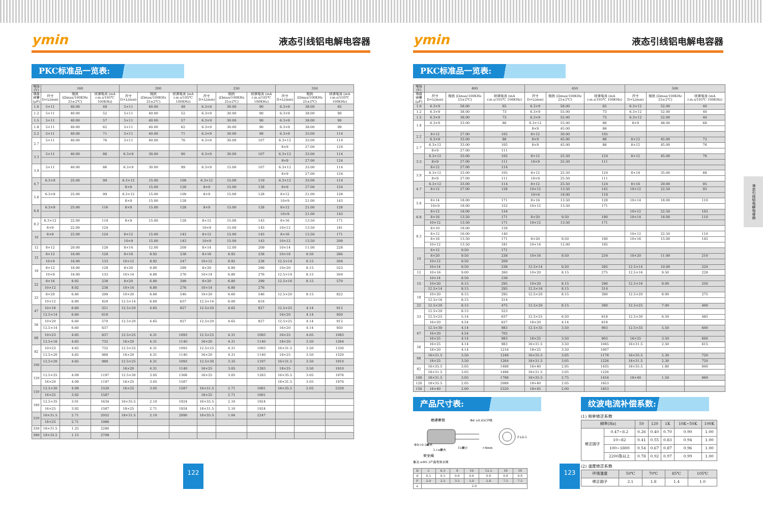ymin 液态引线铝电解电容器
PKC标准品一览表:
| 电压(V) | 160 | | | 200 | | | 250 | | | 350 | | |
| --- | --- | --- | --- | --- | --- | --- | --- | --- | --- | --- | --- | --- |
| 项目 容量(μF) | 尺寸 D×L(mm) | 阻抗 (Ωmax/100KHz 25±2℃) | 纹波电流 (mA r.m.s/105℃ 100KHz) | 尺寸 D×L(mm) | 阻抗 (Ωmax/100KHz 25±2℃) | 纹波电流 (mA r.m.s/105℃ 100KHz) | 尺寸 D×L(mm) | 阻抗 (Ωmax/100KHz 25±2℃) | 纹波电流 (mA r.m.s/105℃ 100KHz) | 尺寸 D×L(mm) | 阻抗 (Ωmax/100KHz 25±2℃) | 纹波电流 (mA r.m.s/105℃ 100KHz) |
| 1.0 | 5×11 | 40.00 | 48 | 5×11 | 40.00 | 48 | 6.3×9 | 30.00 | 90 | 6.3×9 | 38.00 | 65 |
| 1.2 | 5×11 | 40.00 | 52 | 5×11 | 40.00 | 52 | 6.3×9 | 30.00 | 90 | 6.3×9 | 38.00 | 90 |
| 1.5 | 5×11 | 40.00 | 57 | 5×11 | 40.00 | 57 | 6.3×9 | 30.00 | 90 | 6.3×9 | 38.00 | 90 |
| 1.8 | 5×11 | 40.00 | 62 | 5×11 | 40.00 | 62 | 6.3×9 | 30.00 | 90 | 6.3×9 | 38.00 | 99 |
| 2.2 | 5×11 | 40.00 | 71 | 5×11 | 40.00 | 71 | 6.3×9 | 30.00 | 99 | 6.3×9 | 33.00 | 114 |
| 2.7 | 5×11 | 40.00 | 76 | 5×11 | 40.00 | 76 | 6.3×9 | 30.00 | 107 | 6.3×12 | 33.00 | 114 |
| | | | | | | | | | | 8×9 | 27.00 | 124 |
| 3.3 | 5×11 | 40.00 | 86 | 6.3×9 | 30.00 | 90 | 6.3×9 | 30.00 | 107 | 6.3×12 | 33.00 | 114 |
| | | | | | | | | | | 8×9 | 27.00 | 124 |
| 3.9 | 5×11 | 40.00 | 86 | 6.3×9 | 30.00 | 99 | 6.3×9 | 15.00 | 107 | 6.3×12 | 33.00 | 114 |
| | | | | | | | | | | 8×9 | 27.00 | 124 |
| 4.7 | 6.3×9 | 25.00 | 99 | 6.3×12 | 15.00 | 109 | 6.3×12 | 15.00 | 119 | 6.3×12 | 33.00 | 114 |
| | | | | 8×9 | 15.00 | 128 | 8×9 | 15.00 | 128 | 8×9 | 27.00 | 124 |
| 5.6 | 6.3×9 | 25.00 | 99 | 6.3×12 | 15.00 | 109 | 8×9 | 15.00 | 128 | 8×12 | 21.00 | 128 |
| | | | | 8×9 | 15.00 | 128 | | | | 10×9 | 21.00 | 143 |
| 6.8 | 6.3×9 | 25.00 | 116 | 8×9 | 15.00 | 128 | 8×9 | 15.00 | 128 | 8×12 | 21.00 | 128 |
| | | | | | | | | | | 10×9 | 21.00 | 143 |
| 8.2 | 6.3×12 | 22.00 | 119 | 8×9 | 15.00 | 128 | 8×12 | 15.00 | 143 | 8×16 | 13.50 | 171 |
| | 8×9 | 22.00 | 124 | | | | 10×9 | 15.00 | 143 | 10×12 | 13.50 | 181 |
| 10 | 8×9 | 22.00 | 124 | 8×12 | 15.00 | 143 | 8×12 | 15.00 | 143 | 8×16 | 13.50 | 171 |
| | | | | 10×9 | 15.00 | 143 | 10×9 | 15.00 | 143 | 10×12 | 13.50 | 209 |
| 12 | 8×12 | 20.00 | 128 | 8×14 | 12.00 | 209 | 8×14 | 12.00 | 209 | 10×14 | 11.00 | 228 |
| 15 | 8×12 | 16.00 | 128 | 8×16 | 8.92 | 238 | 8×16 | 8.92 | 238 | 10×16 | 9.50 | 266 |
| | 10×9 | 16.00 | 133 | 10×12 | 8.92 | 247 | 10×12 | 8.92 | 238 | 12.5×14 | 8.15 | 504 |
| 18 | 8×12 | 16.00 | 128 | 8×20 | 6.80 | 299 | 8×20 | 6.80 | 299 | 10×20 | 8.15 | 523 |
| | 10×9 | 16.00 | 133 | 10×14 | 6.80 | 276 | 10×14 | 6.80 | 276 | 12.5×14 | 8.15 | 504 |
| 22 | 8×16 | 8.92 | 238 | 8×20 | 6.80 | 299 | 8×20 | 6.80 | 299 | 12.5×16 | 8.15 | 570 |
| | 10×12 | 8.92 | 238 | 10×14 | 6.80 | 276 | 10×14 | 6.80 | 276 | | | |
| 33 | 8×20 | 6.80 | 299 | 10×20 | 6.60 | 546 | 10×20 | 6.60 | 546 | 12.5×20 | 8.15 | 822 |
| | 10×12 | 6.80 | 428 | 12.5×14 | 6.60 | 637 | 12.5×14 | 6.00 | 618 | | | |
| 47 | 10×16 | 6.60 | 551 | 12.5×20 | 4.65 | 827 | 12.5×20 | 4.65 | 827 | 12.5×25 | 4.14 | 912 |
| | 12.5×14 | 6.60 | 618 | | | | | | | 16×20 | 4.14 | 950 |
| 56 | 10×20 | 6.60 | 570 | 12.5×20 | 4.65 | 827 | 12.5×20 | 4.65 | 827 | 12.5×25 | 4.14 | 912 |
| | 12.5×14 | 6.60 | 637 | | | | | | | 16×20 | 4.14 | 950 |
| 68 | 10×23 | 4.65 | 637 | 12.5×25 | 4.31 | 1093 | 12.5×25 | 4.31 | 1093 | 16×25 | 4.05 | 1093 |
| | 12.5×16 | 4.65 | 732 | 16×20 | 4.31 | 1140 | 16×20 | 4.31 | 1140 | 18×20 | 3.50 | 1264 |
| 82 | 10×23 | 4.65 | 732 | 12.5×25 | 4.31 | 1093 | 12.5×25 | 4.31 | 1093 | 16×31.5 | 3.50 | 1330 |
| | 12.5×20 | 4.65 | 988 | 16×20 | 4.31 | 1140 | 16×20 | 4.31 | 1140 | 18×25 | 3.50 | 1520 |
| 100 | 12.5×20 | 4.65 | 988 | 12.5×25 | 4.31 | 1093 | 12.5×30 | 3.35 | 1197 | 16×31.5 | 3.50 | 1910 |
| | | | | 16×20 | 4.31 | 1140 | 16×25 | 3.05 | 1283 | 18×25 | 3.50 | 1910 |
| 120 | 12.5×25 | 4.09 | 1197 | 12.5×30 | 3.05 | 1368 | 16×25 | 3.05 | 1283 | 16×35.5 | 3.05 | 1976 |
| | 16×20 | 4.09 | 1197 | 16×25 | 3.05 | 1587 | | | | 18×31.5 | 3.05 | 1976 |
| 150 | 12.5×30 | 4.09 | 1520 | 16×25 | 3.05 | 1587 | 16×31.5 | 2.71 | 1691 | 18×35.5 | 2.05 | 2328 |
| | 16×25 | 3.92 | 1587 | | | | 18×25 | 2.71 | 1691 | | | |
| 180 | 12.5×35 | 3.01 | 1634 | 16×35.5 | 2.10 | 1924 | 16×35.5 | 2.10 | 1924 | | | |
| | 16×25 | 3.92 | 1587 | 18×25 | 2.71 | 1924 | 18×31.5 | 2.10 | 1924 | | | |
| 220 | 16×31.5 | 2.71 | 2052 | 18×31.5 | 2.10 | 2090 | 18×35.5 | 1.04 | 2247 | | | |
| | 18×25 | 2.71 | 1986 | | | | | | | | | |
| 330 | 18×31.5 | 1.25 | 2280 | | | | | | | | | |
| 390 | 18×35.5 | 1.15 | 2708 | | | | | | | | | |
122
ymin 液态引线铝电解电容器
PKC标准品一览表:
| 电压(V) | 400 | | | 450 | | | 500 | | |
| --- | --- | --- | --- | --- | --- | --- | --- | --- | --- |
| 项目 容量(μF) | 尺寸 D×L(mm) | 阻抗 (Ωmax/100KHz 25±2℃) | 纹波电流 (mA r.m.s/105℃ 100KHz) | 尺寸 D×L(mm) | 阻抗 (Ωmax/100KHz 25±2℃) | 纹波电流 (mA r.m.s/105℃ 100KHz) | 尺寸 D×L(mm) | 阻抗 (Ωmax/100KHz 25±2℃) | 纹波电流 (mA r.m.s/105℃ 100KHz) |
| 1.0 | 6.3×9 | 58.00 | 65 | 6.3×9 | 58.00 | 65 | 6.3×12 | 52.00 | 40 |
| 1.2 | 6.3×9 | 38.00 | 73 | 6.3×9 | 55.00 | 73 | 6.3×12 | 52.00 | 40 |
| 1.5 | 6.3×9 | 38.00 | 73 | 6.3×9 | 55.00 | 73 | 6.3×12 | 52.00 | 40 |
| 1.8 | 6.3×9 | 33.00 | 86 | 6.3×12 | 55.00 | 86 | 8×9 | 48.00 | 68 |
| | | | | 8×9 | 45.00 | 86 | | | |
| 2.2 | 8×12 | 27.00 | 105 | 8×12 | 30.00 | 105 | | | |
| | 6.3×9 | 33.00 | 86 | 8×9 | 45.00 | 86 | 8×12 | 45.00 | 72 |
| 2.7 | 6.3×12 | 33.00 | 105 | 8×9 | 45.00 | 86 | 8×12 | 45.00 | 76 |
| | 8×9 | 27.00 | 111 | | | | | | |
| 3.3 | 6.3×12 | 33.00 | 105 | 8×12 | 25.50 | 124 | 8×12 | 45.00 | 76 |
| | 8×9 | 27.00 | 111 | 10×9 | 25.50 | 111 | | | |
| | 8×12 | 27.00 | 114 | | | | | | |
| 3.9 | 6.3×12 | 33.00 | 105 | 8×12 | 25.50 | 124 | 8×14 | 35.00 | 88 |
| | 8×9 | 27.00 | 111 | 10×9 | 25.50 | 111 | | | |
| 4.7 | 6.3×12 | 33.00 | 114 | 8×12 | 25.50 | 124 | 8×16 | 29.00 | 95 |
| | 8×12 | 27.00 | 128 | 10×12 | 13.50 | 142 | 10×12 | 22.50 | 95 |
| | | | | 10×9 | 18.00 | 119 | | | |
| 5.6 | 8×14 | 18.00 | 171 | 8×16 | 13.50 | 128 | 10×14 | 18.00 | 110 |
| | 10×9 | 18.00 | 152 | 10×12 | 13.50 | 171 | | | |
| 6.8 | 8×12 | 18.00 | 134 | | | | 10×12 | 22.50 | 102 |
| | 8×16 | 13.50 | 171 | 8×20 | 9.50 | 190 | 10×14 | 18.00 | 110 |
| | 10×12 | 13.50 | 171 | 10×12 | 13.50 | 171 | | | |
| 8.2 | 8×10 | 18.00 | 128 | | | | | | |
| | 8×12 | 16.00 | 140 | | | | 10×12 | 22.50 | 110 |
| | 8×16 | 13.50 | 171 | 8×20 | 9.50 | 190 | 10×16 | 15.00 | 145 |
| | 10×12 | 13.50 | 181 | 10×14 | 12.00 | 195 | | | |
| 10 | 8×12 | 9.50 | 171 | | | | | | |
| | 8×20 | 9.50 | 238 | 10×16 | 9.50 | 234 | 10×20 | 11.00 | 210 |
| | 10×12 | 9.50 | 209 | | | | | | |
| | 10×14 | 9.50 | 238 | 12.5×14 | 9.20 | 295 | 12.5×14 | 10.00 | 220 |
| 12 | 10×16 | 9.00 | 260 | 10×20 | 8.15 | 275 | 12.5×16 | 9.50 | 228 |
| 15 | 10×14 | 8.50 | 238 | | | | | | |
| | 10×20 | 8.15 | 295 | 10×20 | 8.15 | 296 | 12.5×16 | 9.00 | 250 |
| | 12.5×14 | 8.15 | 295 | 12.5×16 | 8.15 | 314 | | | |
| 18 | 10×20 | 8.15 | 295 | 12.5×20 | 8.15 | 390 | 12.5×20 | 8.00 | 275 |
| | 12.5×16 | 8.15 | 314 | | | | | | |
| 22 | 12.5×20 | 8.15 | 475 | 12.5×20 | 8.15 | 390 | 12.5×25 | 7.00 | 400 |
| 33 | 12.5×20 | 8.15 | 523 | | | | | | |
| | 12.5×25 | 5.14 | 637 | 12.5×25 | 6.50 | 618 | 12.5×30 | 6.50 | 485 |
| | 16×20 | 4.54 | 637 | 16×20 | 4.14 | 618 | | | |
| 47 | 12.5×30 | 4.14 | 983 | 12.5×35 | 3.50 | 903 | 12.5×35 | 5.50 | 600 |
| | 16×20 | 4.54 | 702 | | | | | | |
| | 16×25 | 4.14 | 983 | 16×25 | 3.50 | 903 | 16×25 | 3.50 | 600 |
| 56 | 16×25 | 4.14 | 983 | 16×31.5 | 3.50 | 1045 | 16×31.5 | 2.50 | 615 |
| | 18×20 | 4.14 | 1216 | 18×25 | 3.50 | 1007 | | | |
| 68 | 16×31.5 | 3.50 | 1249 | 16×35.5 | 3.05 | 1178 | 16×35.5 | 2.30 | 720 |
| | 18×25 | 3.50 | 1264 | 18×31.5 | 3.05 | 1226 | 18×31.5 | 2.30 | 720 |
| 82 | 16×35.5 | 3.05 | 1498 | 16×40 | 2.95 | 1435 | 18×35.5 | 1.80 | 940 |
| | 18×31.5 | 3.05 | 1498 | 18×31.5 | 3.05 | 1226 | | | |
| 100 | 18×31.5 | 3.05 | 1798 | 18×35.5 | 2.75 | 1416 | 18×40 | 1.50 | 969 |
| 120 | 18×35.5 | 2.05 | 2088 | 18×40 | 2.05 | 1653 | | | |
| 150 | 18×40 | 2.00 | 2320 | 18×45 | 2.00 | 1853 | | | |
产品尺寸表:
绝缘套管
Φd ±0.05CP线
ΦD+0.5最大
L+α最大
15最小
>4mm
F±0.5
安全阀
备注:≥Φ6.3产品有安全阀
| D | 5 | 6.3 | 8 | 10 | 12.5 | 16 | 18 |
| d | 0.5 | 0.5 | 0.6 | 0.6 | 0.6 | 0.8 | 0.8 |
| F | 2.0 | 2.5 | 3.5 | 5.0 | 5.0 | 7.5 | 7.5 |
| a | 2.0 | | | | | | |
纹波电流补偿系数:
(1) 频率修正系数
| 频率(Hz) | | 50 | 120 | 1K | 10K~50K | 100K |
| 修正因子 | 0.47~8.2 | 0.26 | 0.40 | 0.70 | 0.90 | 1.00 |
| | 10~82 | 0.41 | 0.55 | 0.83 | 0.94 | 1.00 |
| | 100~1800 | 0.54 | 0.67 | 0.87 | 0.96 | 1.00 |
| | 2200及以上 | 0.78 | 0.92 | 0.97 | 0.99 | 1.00 |
(2) 温度修正系数
| 环境温度 | 50℃ | 70℃ | 85℃ | 105℃ |
| 修正因子 | 2.1 | 1.8 | 1.4 | 1.0 |
液态引线铝电解电容器
123